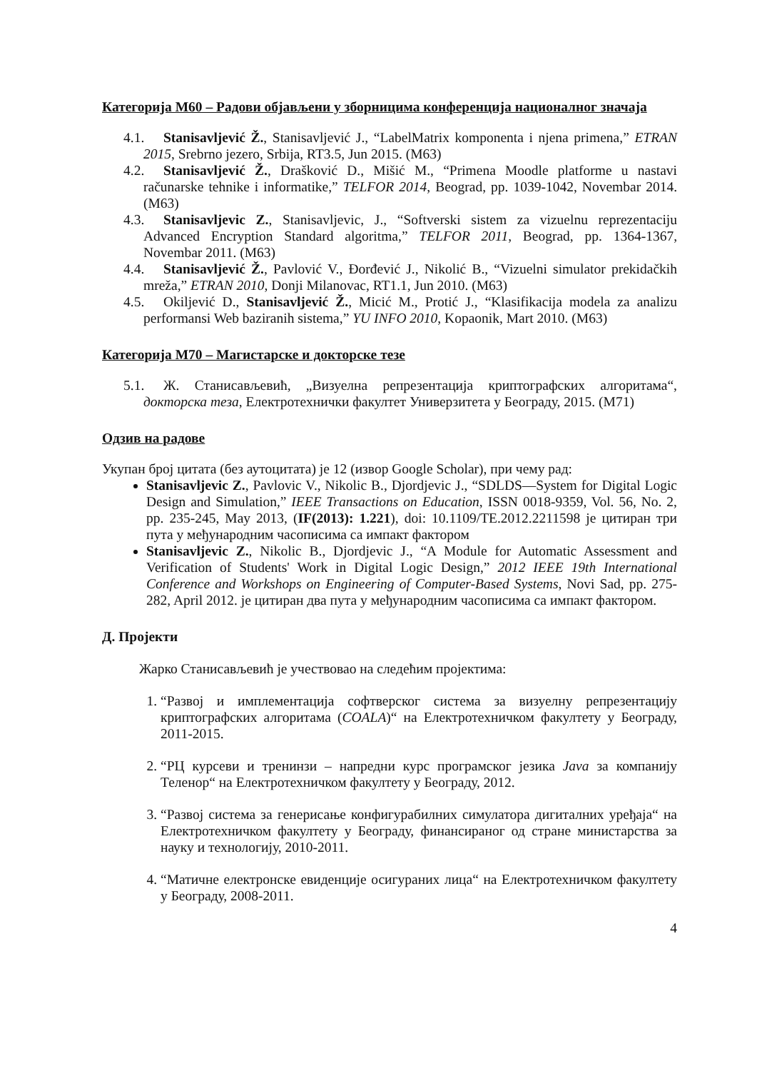Категорија М60 – Радови објављени у зборницима конференција националног значаја
4.1. Stanisavljević Ž., Stanisavljević J., “LabelMatrix komponenta i njena primena,” ETRAN 2015, Srebrno jezero, Srbija, RT3.5, Jun 2015. (M63)
4.2. Stanisavljević Ž., Drašković D., Mišić M., “Primena Moodle platforme u nastavi računarske tehnike i informatike,” TELFOR 2014, Beograd, pp. 1039-1042, Novembar 2014. (M63)
4.3. Stanisavljevic Z., Stanisavljevic, J., “Softverski sistem za vizuelnu reprezentaciju Advanced Encryption Standard algoritma,” TELFOR 2011, Beograd, pp. 1364-1367, Novembar 2011. (M63)
4.4. Stanisavljević Ž., Pavlović V., Đorđević J., Nikolić B., “Vizuelni simulator prekidačkih mreža,” ETRAN 2010, Donji Milanovac, RT1.1, Jun 2010. (M63)
4.5. Okiljević D., Stanisavljević Ž., Micić M., Protić J., “Klasifikacija modela za analizu performansi Web baziranih sistema,” YU INFO 2010, Kopaonik, Mart 2010. (M63)
Категорија М70 – Магистарске и докторске тезе
5.1. Ж. Станисављевић, „Визуелна репрезентација криптографских алгоритама“, докторска теза, Електротехнички факултет Универзитета у Београду, 2015. (М71)
Одзив на радове
Укупан број цитата (без аутоцитата) је 12 (извор Google Scholar), при чему рад:
Stanisavljevic Z., Pavlovic V., Nikolic B., Djordjevic J., “SDLDS—System for Digital Logic Design and Simulation,” IEEE Transactions on Education, ISSN 0018-9359, Vol. 56, No. 2, pp. 235-245, May 2013, (IF(2013): 1.221), doi: 10.1109/TE.2012.2211598 је цитиран три пута у међународним часописима са импакт фактором
Stanisavljevic Z., Nikolic B., Djordjevic J., “A Module for Automatic Assessment and Verification of Students' Work in Digital Logic Design,” 2012 IEEE 19th International Conference and Workshops on Engineering of Computer-Based Systems, Novi Sad, pp. 275-282, April 2012. је цитиран два пута у међународним часописима са импакт фактором.
Д. Пројекти
Жарко Станисављевић је учествовао на следећим пројектима:
1. “Развој и имплементација софтверског система за визуелну репрезентацију криптографских алгоритама (COALA)“ на Електротехничком факултету у Београду, 2011-2015.
2. “РЦ курсеви и тренинзи – напредни курс програмског језика Java за компанију Теленор“ на Електротехничком факултету у Београду, 2012.
3. “Развој система за генерисање конфигурабилних симулатора дигиталних уређаја“ на Електротехничком факултету у Београду, финансираног од стране министарства за науку и технологију, 2010-2011.
4. “Матичне електронске евиденције осигураних лица“ на Електротехничком факултету у Београду, 2008-2011.
4